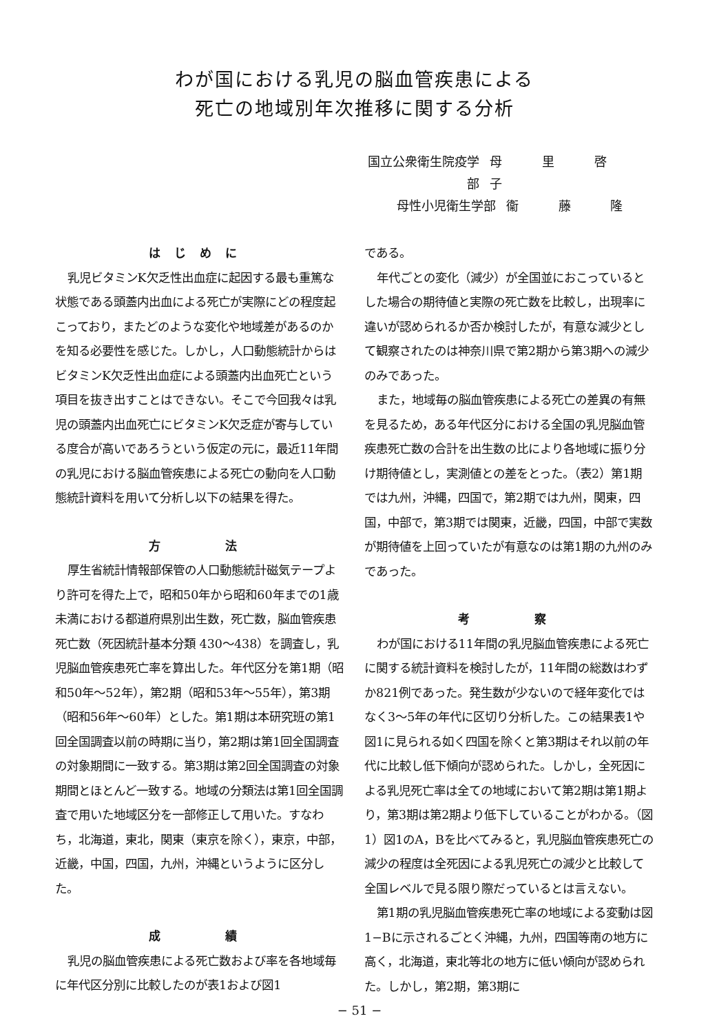わが国における乳児の脳血管疾患による
死亡の地域別年次推移に関する分析
国立公衆衛生院疫学部 母 里 啓 子
母性小児衛生学部 衞 藤 隆
はじめに
乳児ビタミンK欠乏性出血症に起因する最も重篤な状態である頭蓋内出血による死亡が実際にどの程度起こっており，またどのような変化や地域差があるのかを知る必要性を感じた。しかし，人口動態統計からはビタミンK欠乏性出血症による頭蓋内出血死亡という項目を抜き出すことはできない。そこで今回我々は乳児の頭蓋内出血死亡にビタミンK欠乏症が寄与している度合が高いであろうという仮定の元に，最近11年間の乳児における脳血管疾患による死亡の動向を人口動態統計資料を用いて分析し以下の結果を得た。
方　　法
厚生省統計情報部保管の人口動態統計磁気テープより許可を得た上で，昭和50年から昭和60年までの1歳未満における都道府県別出生数，死亡数，脳血管疾患死亡数（死因統計基本分類 430〜438）を調査し，乳児脳血管疾患死亡率を算出した。年代区分を第1期（昭和50年〜52年），第2期（昭和53年〜55年），第3期（昭和56年〜60年）とした。第1期は本研究班の第1回全国調査以前の時期に当り，第2期は第1回全国調査の対象期間に一致する。第3期は第2回全国調査の対象期間とほとんど一致する。地域の分類法は第1回全国調査で用いた地域区分を一部修正して用いた。すなわち，北海道，東北，関東（東京を除く），東京，中部，近畿，中国，四国，九州，沖縄というように区分した。
成　　績
乳児の脳血管疾患による死亡数および率を各地域毎に年代区分別に比較したのが表1および図1
である。
年代ごとの変化（減少）が全国並におこっているとした場合の期待値と実際の死亡数を比較し，出現率に違いが認められるか否か検討したが，有意な減少として観察されたのは神奈川県で第2期から第3期への減少のみであった。
また，地域毎の脳血管疾患による死亡の差異の有無を見るため，ある年代区分における全国の乳児脳血管疾患死亡数の合計を出生数の比により各地域に振り分け期待値とし，実測値との差をとった。（表2）第1期では九州，沖縄，四国で，第2期では九州，関東，四国，中部で，第3期では関東，近畿，四国，中部で実数が期待値を上回っていたが有意なのは第1期の九州のみであった。
考　　察
わが国における11年間の乳児脳血管疾患による死亡に関する統計資料を検討したが，11年間の総数はわずか821例であった。発生数が少ないので経年変化ではなく3〜5年の年代に区切り分析した。この結果表1や図1に見られる如く四国を除くと第3期はそれ以前の年代に比較し低下傾向が認められた。しかし，全死因による乳児死亡率は全ての地域において第2期は第1期より，第3期は第2期より低下していることがわかる。（図1）図1のA，Bを比べてみると，乳児脳血管疾患死亡の減少の程度は全死因による乳児死亡の減少と比較して全国レベルで見る限り際だっているとは言えない。
第1期の乳児脳血管疾患死亡率の地域による変動は図1−Bに示されるごとく沖縄，九州，四国等南の地方に高く，北海道，東北等北の地方に低い傾向が認められた。しかし，第2期，第3期に
− 51 −